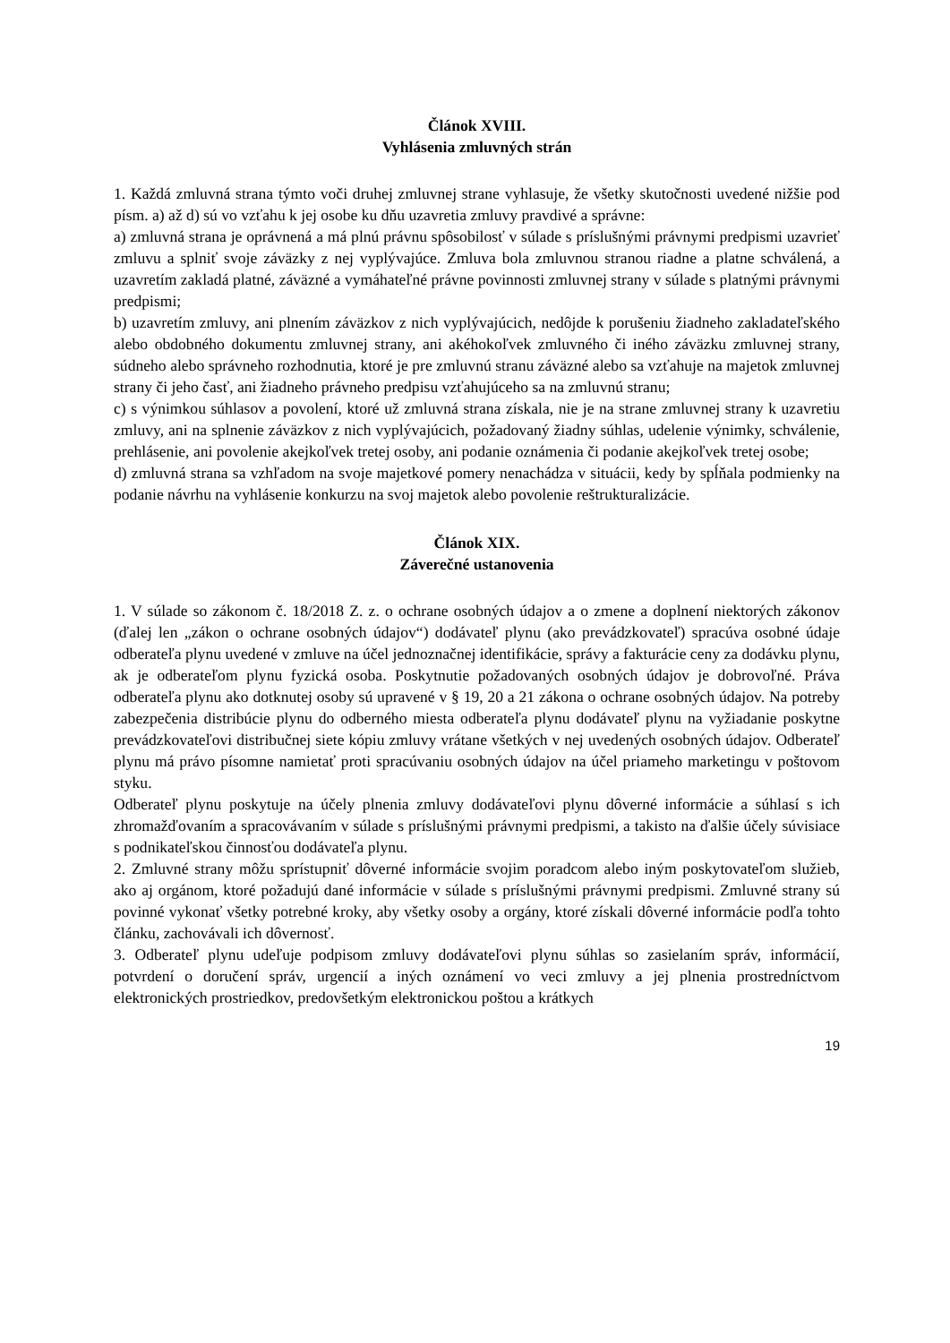Článok XVIII.
Vyhlásenia zmluvných strán
1. Každá zmluvná strana týmto voči druhej zmluvnej strane vyhlasuje, že všetky skutočnosti uvedené nižšie pod písm. a) až d) sú vo vzťahu k jej osobe ku dňu uzavretia zmluvy pravdivé a správne:
a) zmluvná strana je oprávnená a má plnú právnu spôsobilosť v súlade s príslušnými právnymi predpismi uzavrieť zmluvu a splniť svoje záväzky z nej vyplývajúce. Zmluva bola zmluvnou stranou riadne a platne schválená, a uzavretím zakladá platné, záväzné a vymáhateľné právne povinnosti zmluvnej strany v súlade s platnými právnymi predpismi;
b) uzavretím zmluvy, ani plnením záväzkov z nich vyplývajúcich, nedôjde k porušeniu žiadneho zakladateľského alebo obdobného dokumentu zmluvnej strany, ani akéhokoľvek zmluvného či iného záväzku zmluvnej strany, súdneho alebo správneho rozhodnutia, ktoré je pre zmluvnú stranu záväzné alebo sa vzťahuje na majetok zmluvnej strany či jeho časť, ani žiadneho právneho predpisu vzťahujúceho sa na zmluvnú stranu;
c) s výnimkou súhlasov a povolení, ktoré už zmluvná strana získala, nie je na strane zmluvnej strany k uzavretiu zmluvy, ani na splnenie záväzkov z nich vyplývajúcich, požadovaný žiadny súhlas, udelenie výnimky, schválenie, prehlásenie, ani povolenie akejkoľvek tretej osoby, ani podanie oznámenia či podanie akejkoľvek tretej osobe;
d) zmluvná strana sa vzhľadom na svoje majetkové pomery nenachádza v situácii, kedy by spĺňala podmienky na podanie návrhu na vyhlásenie konkurzu na svoj majetok alebo povolenie reštrukturalizácie.
Článok XIX.
Záverečné ustanovenia
1. V súlade so zákonom č. 18/2018 Z. z. o ochrane osobných údajov a o zmene a doplnení niektorých zákonov (ďalej len „zákon o ochrane osobných údajov“) dodávateľ plynu (ako prevádzkovateľ) spracúva osobné údaje odberateľa plynu uvedené v zmluve na účel jednoznačnej identifikácie, správy a fakturácie ceny za dodávku plynu, ak je odberateľom plynu fyzická osoba. Poskytnutie požadovaných osobných údajov je dobrovoľné. Práva odberateľa plynu ako dotknutej osoby sú upravené v § 19, 20 a 21 zákona o ochrane osobných údajov. Na potreby zabezpečenia distribúcie plynu do odberného miesta odberateľa plynu dodávateľ plynu na vyžiadanie poskytne prevádzkovateľovi distribučnej siete kópiu zmluvy vrátane všetkých v nej uvedených osobných údajov. Odberateľ plynu má právo písomne namietať proti spracúvaniu osobných údajov na účel priameho marketingu v poštovom styku.
Odberateľ plynu poskytuje na účely plnenia zmluvy dodávateľovi plynu dôverné informácie a súhlasí s ich zhromažďovaním a spracovávaním v súlade s príslušnými právnymi predpismi, a takisto na ďalšie účely súvisiace s podnikateľskou činnosťou dodávateľa plynu.
2. Zmluvné strany môžu sprístupniť dôverné informácie svojim poradcom alebo iným poskytovateľom služieb, ako aj orgánom, ktoré požadujú dané informácie v súlade s príslušnými právnymi predpismi. Zmluvné strany sú povinné vykonať všetky potrebné kroky, aby všetky osoby a orgány, ktoré získali dôverné informácie podľa tohto článku, zachovávali ich dôvernosť.
3. Odberateľ plynu udeľuje podpisom zmluvy dodávateľovi plynu súhlas so zasielaním správ, informácií, potvrdení o doručení správ, urgencií a iných oznámení vo veci zmluvy a jej plnenia prostredníctvom elektronických prostriedkov, predovšetkým elektronickou poštou a krátkych
19